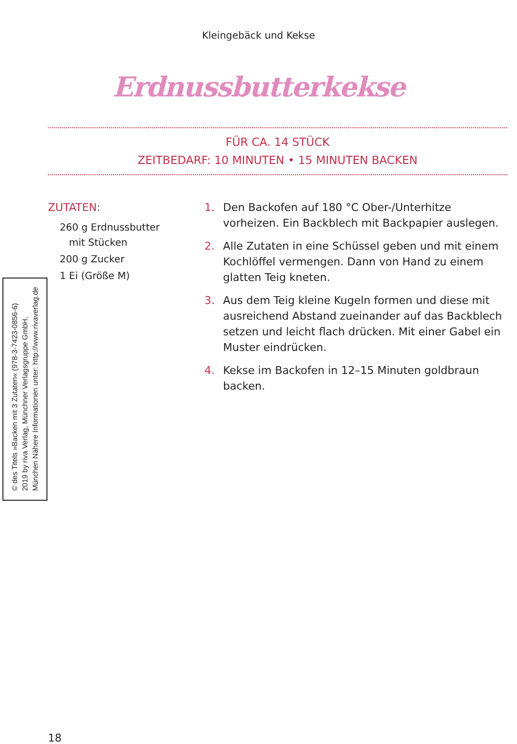Kleingebäck und Kekse
Erdnussbutterkekse
FÜR CA. 14 STÜCK
ZEITBEDARF: 10 MINUTEN • 15 MINUTEN BACKEN
ZUTATEN:
260 g Erdnussbutter
mit Stücken
200 g Zucker
1 Ei (Größe M)
1. Den Backofen auf 180 °C Ober-/Unterhitze vorheizen. Ein Backblech mit Backpapier auslegen.
2. Alle Zutaten in eine Schüssel geben und mit einem Kochlöffel vermengen. Dann von Hand zu einem glatten Teig kneten.
3. Aus dem Teig kleine Kugeln formen und diese mit ausreichend Abstand zueinander auf das Backblech setzen und leicht flach drücken. Mit einer Gabel ein Muster eindrücken.
4. Kekse im Backofen in 12–15 Minuten goldbraun backen.
© des Titels »Backen mit 3 Zutaten« (978-3-7423-0856-6) 2019 by riva Verlag, Münchner Verlagsgruppe GmbH, München Nähere Informationen unter: http://www.rivaverlag.de
18